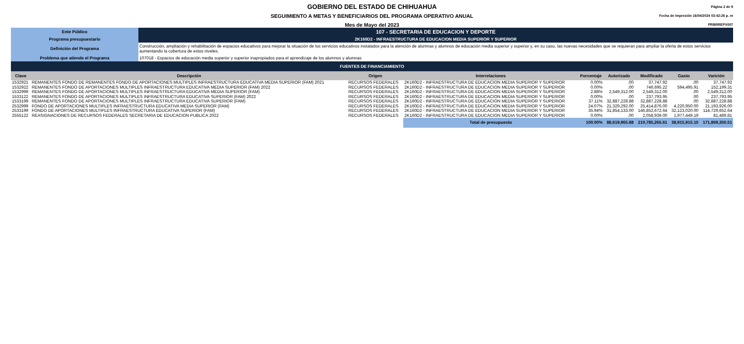GOBIERNO DEL ESTADO DE CHIHUAHUA
SEGUIMIENTO A METAS Y BENEFICIARIOS DEL PROGRAMA OPERATIVO ANUAL
Mes de Mayo del 2023
Página 2 de 9
Fecha de Impresión 16/04/2024 03:42:26 p. m
PRBRREPX007
| Ente Público | 107 - SECRETARIA DE EDUCACION Y DEPORTE |
| Programa presupuestario | 2K160D2 - INFRAESTRUCTURA DE EDUCACION MEDIA SUPERIOR Y SUPERIOR |
| Definición del Programa | Construcción, ampliación y rehabilitación de espacios educativos para mejorar la situación de los servicios educativos instalados para la atención de alumnas y alumnos de educación media superior y superior y, en su caso, las nuevas necesidades que se requieran para ampliar la oferta de estos servicios aumentando la cobertura de estos niveles. |
| Problema que atiende el Programa | 107018 - Espacios de educación media superior y superior inapropiados para el aprendizaje de los alumnos y alumnas |
| FUENTES DE FINANCIAMIENTO | |
| Clave | Descripción | Origen | Interrelaciones | Porcentaje | Autorizado | Modificado | Gasto | Varición |
| --- | --- | --- | --- | --- | --- | --- | --- | --- |
| 1532921 | REMANENTES FONDO DE REMANENTES FONDO DE APORTACIONES MULTIPLES INFRAESTRUCTURA EDUCATIVA MEDIA SUPERIOR (FAM) 2021 | RECURSOS FEDERALES | 2K160D2 - INFRAESTRUCTURA DE EDUCACION MEDIA SUPERIOR Y SUPERIOR | 0.00% | .00 | 37,747.92 | .00 | 37,747.92 |
| 1532922 | REMANENTES FONDO DE APORTACIONES MULTIPLES INFRAESTRUCTURA EDUCATIVA MEDIA SUPERIOR (FAM) 2022 | RECURSOS FEDERALES | 2K160D2 - INFRAESTRUCTURA DE EDUCACION MEDIA SUPERIOR Y SUPERIOR | 0.00% | .00 | 746,695.22 | 594,495.91 | 152,199.31 |
| 1532999 | REMANENTES FONDO DE APORTACIONES MULTIPLES INFRAESTRUCTURA EDUCATIVA MEDIA SUPERIOR (FAM) | RECURSOS FEDERALES | 2K160D2 - INFRAESTRUCTURA DE EDUCACION MEDIA SUPERIOR Y SUPERIOR | 2.88% | 2,549,312.00 | 2,549,312.00 | .00 | 2,549,312.00 |
| 1533122 | REMANENTES FONDO DE APORTACIONES MULTIPLES INFRAESTRUCTURA EDUCATIVA SUPERIOR (FAM) 2022 | RECURSOS FEDERALES | 2K160D2 - INFRAESTRUCTURA DE EDUCACION MEDIA SUPERIOR Y SUPERIOR | 0.00% | .00 | 237,793.95 | .00 | 237,793.95 |
| 1533199 | REMANENTES FONDO DE APORTACIONES MULTIPLES INFRAESTRUCTURA EDUCATIVA SUPERIOR (FAM) | RECURSOS FEDERALES | 2K160D2 - INFRAESTRUCTURA DE EDUCACION MEDIA SUPERIOR Y SUPERIOR | 37.11% | 32,887,228.88 | 32,887,228.88 | .00 | 32,887,228.88 |
| 2532999 | FONDO DE APORTACIONES MULTIPLES INFRAESTRUCTURA EDUCATIVA MEDIA SUPERIOR (FAM) | RECURSOS FEDERALES | 2K160D2 - INFRAESTRUCTURA DE EDUCACION MEDIA SUPERIOR Y SUPERIOR | 24.07% | 21,329,292.00 | 25,414,876.00 | 4,220,950.00 | 21,193,926.00 |
| 2533199 | FONDO DE APORTACIONES MULTIPLES INFRAESTRUCTURA EDUCATIVA SUPERIOR (FAM) | RECURSOS FEDERALES | 2K160D2 - INFRAESTRUCTURA DE EDUCACION MEDIA SUPERIOR Y SUPERIOR | 35.94% | 31,854,133.00 | 146,852,672.64 | 32,123,020.00 | 114,729,652.64 |
| 2555122 | REASIGNACIONES DE RECURSOS FEDERALES SECRETARIA DE EDUCACION PUBLICA 2022 | RECURSOS FEDERALES | 2K160D2 - INFRAESTRUCTURA DE EDUCACION MEDIA SUPERIOR Y SUPERIOR | 0.00% | .00 | 2,058,939.00 | 1,977,449.19 | 81,489.81 |
| | | | Total de presupuesto | 100.00% | 88,619,965.88 | 210,785,265.61 | 38,915,915.10 | 171,869,350.51 |